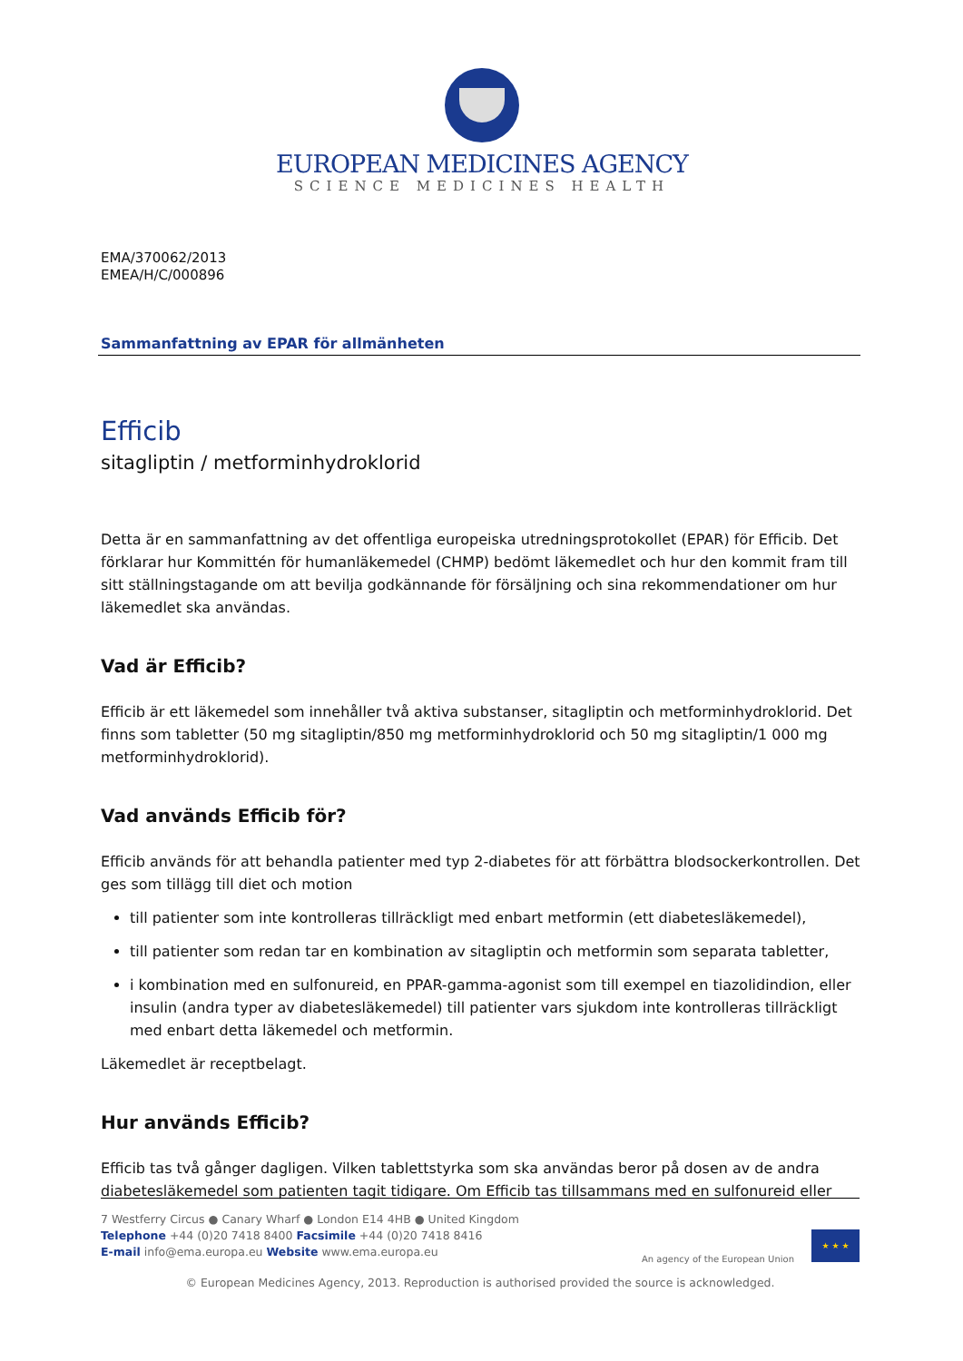EUROPEAN MEDICINES AGENCY
SCIENCE MEDICINES HEALTH
EMA/370062/2013
EMEA/H/C/000896
Sammanfattning av EPAR för allmänheten
Efficib
sitagliptin / metforminhydroklorid
Detta är en sammanfattning av det offentliga europeiska utredningsprotokollet (EPAR) för Efficib. Det förklarar hur Kommittén för humanläkemedel (CHMP) bedömt läkemedlet och hur den kommit fram till sitt ställningstagande om att bevilja godkännande för försäljning och sina rekommendationer om hur läkemedlet ska användas.
Vad är Efficib?
Efficib är ett läkemedel som innehåller två aktiva substanser, sitagliptin och metforminhydroklorid. Det finns som tabletter (50 mg sitagliptin/850 mg metforminhydroklorid och 50 mg sitagliptin/1 000 mg metforminhydroklorid).
Vad används Efficib för?
Efficib används för att behandla patienter med typ 2-diabetes för att förbättra blodsockerkontrollen. Det ges som tillägg till diet och motion
till patienter som inte kontrolleras tillräckligt med enbart metformin (ett diabetesläkemedel),
till patienter som redan tar en kombination av sitagliptin och metformin som separata tabletter,
i kombination med en sulfonureid, en PPAR-gamma-agonist som till exempel en tiazolidindion, eller insulin (andra typer av diabetesläkemedel) till patienter vars sjukdom inte kontrolleras tillräckligt med enbart detta läkemedel och metformin.
Läkemedlet är receptbelagt.
Hur används Efficib?
Efficib tas två gånger dagligen. Vilken tablettstyrka som ska användas beror på dosen av de andra diabetesläkemedel som patienten tagit tidigare. Om Efficib tas tillsammans med en sulfonureid eller
7 Westferry Circus ● Canary Wharf ● London E14 4HB ● United Kingdom
Telephone +44 (0)20 7418 8400 Facsimile +44 (0)20 7418 8416
E-mail info@ema.europa.eu Website www.ema.europa.eu
An agency of the European Union
★ ★ ★
© European Medicines Agency, 2013. Reproduction is authorised provided the source is acknowledged.